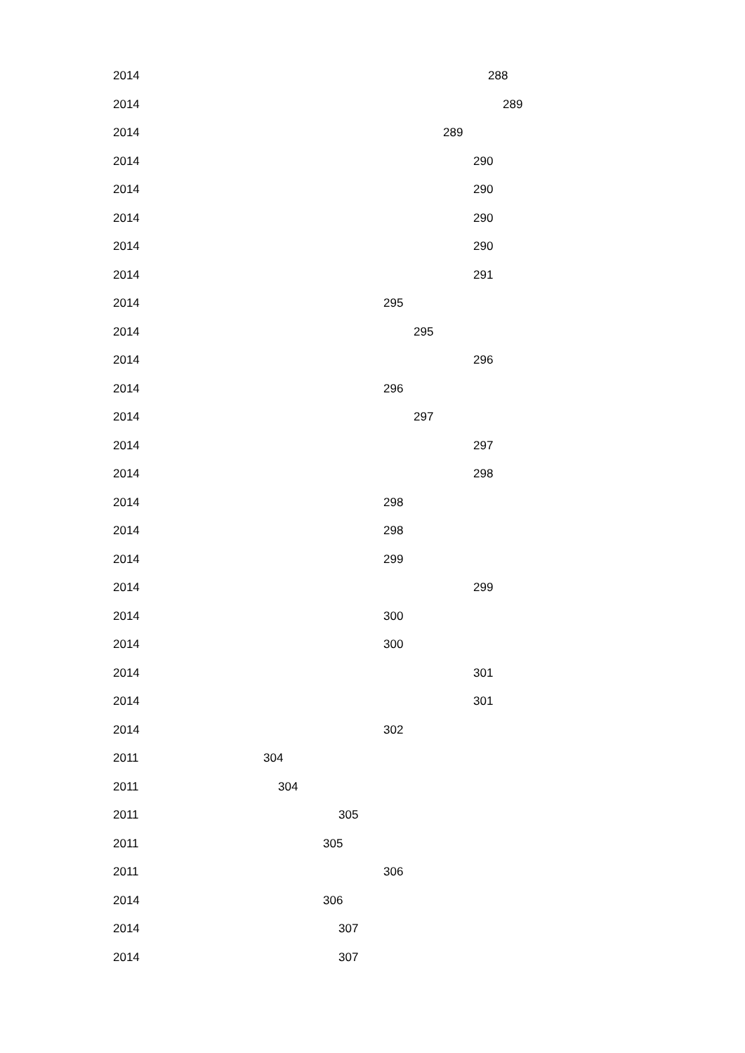2014 288
2014 289
2014 289
2014 290
2014 290
2014 290
2014 290
2014 291
2014 295
2014 295
2014 296
2014 296
2014 297
2014 297
2014 298
2014 298
2014 298
2014 299
2014 299
2014 300
2014 300
2014 301
2014 301
2014 302
2011 304
2011 304
2011 305
2011 305
2011 306
2014 306
2014 307
2014 307